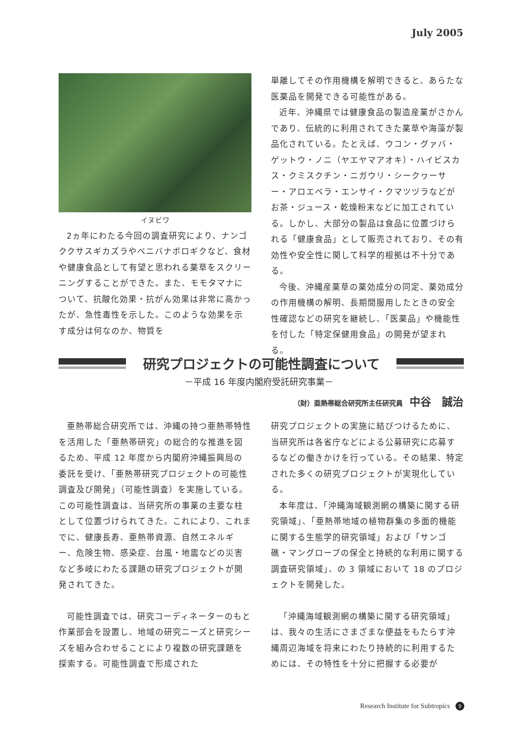July 2005
イヌビワ
2ヵ年にわたる今回の調査研究により、ナンゴククサスギカズラやベニバナボロギクなど、食材や健康食品として有望と思われる薬草をスクリーニングすることができた。また、モモタマナについて、抗酸化効果・抗がん効果は非常に高かったが、急性毒性を示した。このような効果を示す成分は何なのか、物質を
単離してその作用機構を解明できると、あらたな医薬品を開発できる可能性がある。
近年、沖縄県では健康食品の製造産業がさかんであり、伝統的に利用されてきた薬草や海藻が製品化されている。たとえば、ウコン・グァバ・ゲットウ・ノニ（ヤエヤマアオキ）・ハイビスカス・クミスクチン・ニガウリ・シークヮーサー・アロエベラ・エンサイ・クマツヅラなどがお茶・ジュース・乾燥粉末などに加工されている。しかし、大部分の製品は食品に位置づけられる「健康食品」として販売されており、その有効性や安全性に関して科学的根拠は不十分である。
今後、沖縄産薬草の薬効成分の同定、薬効成分の作用機構の解明、長期間服用したときの安全性確認などの研究を継続し、「医薬品」や機能性を付した「特定保健用食品」の開発が望まれる。
研究プロジェクトの可能性調査について
－平成 16 年度内閣府受託研究事業－
（財）亜熱帯総合研究所主任研究員 中谷　誠治
亜熱帯総合研究所では、沖縄の持つ亜熱帯特性を活用した「亜熱帯研究」の総合的な推進を図るため、平成 12 年度から内閣府沖縄振興局の委託を受け、「亜熱帯研究プロジェクトの可能性調査及び開発」（可能性調査）を実施している。この可能性調査は、当研究所の事業の主要な柱として位置づけられてきた。これにより、これまでに、健康長寿、亜熱帯資源、自然エネルギー、危険生物、感染症、台風・地震などの災害など多岐にわたる課題の研究プロジェクトが開発されてきた。
可能性調査では、研究コーディネーターのもと作業部会を設置し、地域の研究ニーズと研究シーズを組み合わせることにより複数の研究課題を探索する。可能性調査で形成された
研究プロジェクトの実施に結びつけるために、当研究所は各省庁などによる公募研究に応募するなどの働きかけを行っている。その結果、特定された多くの研究プロジェクトが実現化している。
本年度は、「沖縄海域観測網の構築に関する研究領域」、「亜熱帯地域の植物群集の多面的機能に関する生態学的研究領域」および「サンゴ礁・マングローブの保全と持続的な利用に関する調査研究領域」、の 3 領域において 18 のプロジェクトを開発した。
「沖縄海域観測網の構築に関する研究領域」は、我々の生活にさまざまな便益をもたらす沖縄周辺海域を将来にわたり持続的に利用するためには、その特性を十分に把握する必要が
Research Institute for Subtropics 9